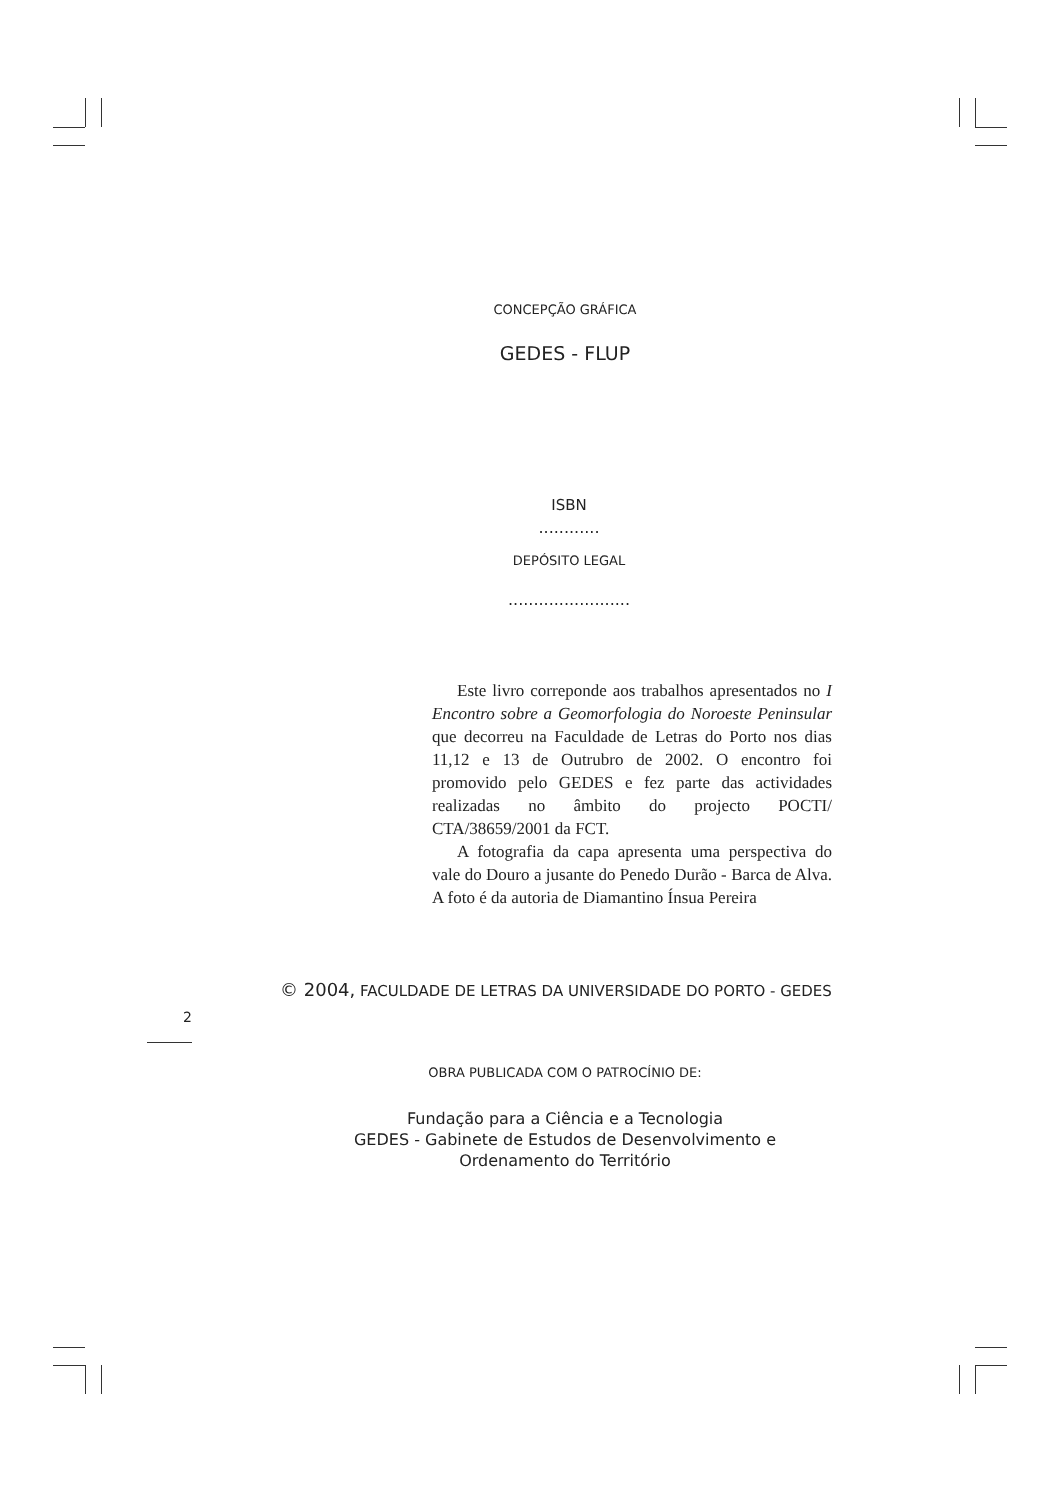CONCEPÇÃO GRÁFICA
GEDES - FLUP
ISBN
............
DEPÓSITO LEGAL
........................
Este livro correponde aos trabalhos apresentados no I Encontro sobre a Geomorfologia do Noroeste Peninsular que decorreu na Faculdade de Letras do Porto nos dias 11,12 e 13 de Outrubro de 2002. O encontro foi promovido pelo GEDES e fez parte das actividades realizadas no âmbito do projecto POCTI/ CTA/38659/2001 da FCT.
A fotografia da capa apresenta uma perspectiva do vale do Douro a jusante do Penedo Durão - Barca de Alva. A foto é da autoria de Diamantino Ínsua Pereira
2
© 2004, FACULDADE DE LETRAS DA UNIVERSIDADE DO PORTO - GEDES
OBRA PUBLICADA COM O PATROCÍNIO DE:
Fundação para a Ciência e a Tecnologia
GEDES - Gabinete de Estudos de Desenvolvimento e
Ordenamento do Território